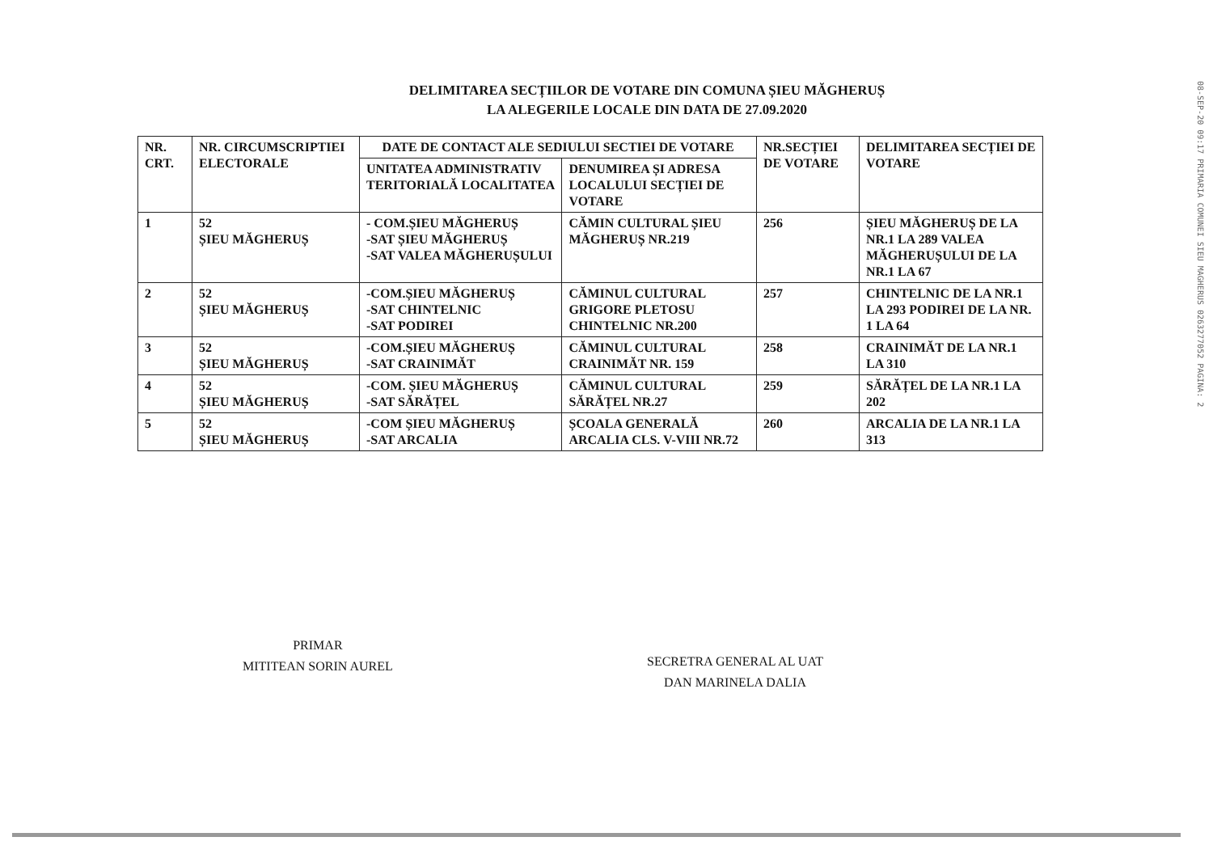DELIMITAREA SECȚIILOR DE VOTARE DIN COMUNA ȘIEU MĂGHERUȘ
LA ALEGERILE LOCALE DIN DATA DE 27.09.2020
| NR. CRT. | NR. CIRCUMSCRIPTIEI ELECTORALE | DATE DE CONTACT ALE SEDIULUI SECTIEI DE VOTARE | | NR.SECȚIEI DE VOTARE | DELIMITAREA SECȚIEI DE VOTARE |
| --- | --- | --- | --- | --- | --- |
| | | UNITATEA ADMINISTRATIV TERITORIALĂ LOCALITATEA | DENUMIREA ȘI ADRESA LOCALULUI SECȚIEI DE VOTARE | | |
| 1 | 52 ȘIEU MĂGHERUȘ | - COM.ȘIEU MĂGHERUȘ -SAT ȘIEU MĂGHERUȘ -SAT VALEA MĂGHERUȘULUI | CĂMIN CULTURAL ȘIEU MĂGHERUȘ NR.219 | 256 | ȘIEU MĂGHERUȘ DE LA NR.1 LA 289 VALEA MĂGHERUȘULUI DE LA NR.1 LA 67 |
| 2 | 52 ȘIEU MĂGHERUȘ | -COM.ȘIEU MĂGHERUȘ -SAT CHINTELNIC -SAT PODIREI | CĂMINUL CULTURAL GRIGORE PLETOSU CHINTELNIC NR.200 | 257 | CHINTELNIC DE LA NR.1 LA 293 PODIREI DE LA NR. 1 LA 64 |
| 3 | 52 ȘIEU MĂGHERUȘ | -COM.ȘIEU MĂGHERUȘ -SAT CRAINIMĂT | CĂMINUL CULTURAL CRAINIMĂT NR. 159 | 258 | CRAINIMĂT DE LA NR.1 LA 310 |
| 4 | 52 ȘIEU MĂGHERUȘ | -COM. ȘIEU MĂGHERUȘ -SAT SĂRĂȚEL | CĂMINUL CULTURAL SĂRĂȚEL NR.27 | 259 | SĂRĂȚEL DE LA NR.1 LA 202 |
| 5 | 52 ȘIEU MĂGHERUȘ | -COM ȘIEU MĂGHERUȘ -SAT ARCALIA | ȘCOALA GENERALĂ ARCALIA CLS. V-VIII NR.72 | 260 | ARCALIA DE LA NR.1 LA 313 |
PRIMAR
MITITEAN SORIN AUREL
SECRETRA GENERAL AL UAT
DAN MARINELA DALIA
08-SEP-20 09:17 PRIMARIA COMUNEI SIEU MAGHERUS 0263277052 PAGINA: 2